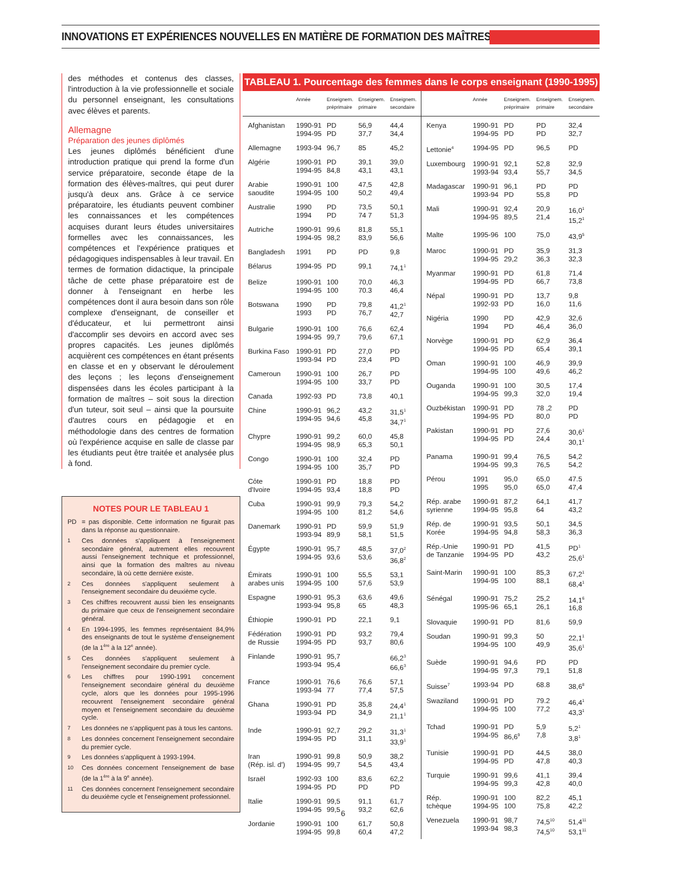INNOVATIONS ET EXPÉRIENCES NOUVELLES EN MATIÈRE DE FORMATION DES MAÎTRES
des méthodes et contenus des classes, l'introduction à la vie professionnelle et sociale du personnel enseignant, les consultations avec élèves et parents.
Allemagne
Préparation des jeunes diplômés
Les jeunes diplômés bénéficient d'une introduction pratique qui prend la forme d'un service préparatoire, seconde étape de la formation des élèves-maîtres, qui peut durer jusqu'à deux ans. Grâce à ce service préparatoire, les étudiants peuvent combiner les connaissances et les compétences acquises durant leurs études universitaires formelles avec les connaissances, les compétences et l'expérience pratiques et pédagogiques indispensables à leur travail. En termes de formation didactique, la principale tâche de cette phase préparatoire est de donner à l'enseignant en herbe les compétences dont il aura besoin dans son rôle complexe d'enseignant, de conseiller et d'éducateur, et lui permettront ainsi d'accomplir ses devoirs en accord avec ses propres capacités. Les jeunes diplômés acquièrent ces compétences en étant présents en classe et en y observant le déroulement des leçons ; les leçons d'enseignement dispensées dans les écoles participant à la formation de maîtres – soit sous la direction d'un tuteur, soit seul – ainsi que la poursuite d'autres cours en pédagogie et en méthodologie dans des centres de formation où l'expérience acquise en salle de classe par les étudiants peut être traitée et analysée plus à fond.
NOTES POUR LE TABLEAU 1
PD = pas disponible. Cette information ne figurait pas dans la réponse au questionnaire.
1 Ces données s'appliquent à l'enseignement secondaire général, autrement elles recouvrent aussi l'enseignement technique et professionnel, ainsi que la formation des maîtres au niveau secondaire, là où cette dernière existe.
2 Ces données s'appliquent seulement à l'enseignement secondaire du deuxième cycle.
3 Ces chiffres recouvrent aussi bien les enseignants du primaire que ceux de l'enseignement secondaire général.
4 En 1994-1995, les femmes représentaient 84,9% des enseignants de tout le système d'enseignement (de la 1<sup>ère</sup> à la 12<sup>e</sup> année).
5 Ces données s'appliquent seulement à l'enseignement secondaire du premier cycle.
6 Les chiffres pour 1990-1991 concernent l'enseignement secondaire général du deuxième cycle, alors que les données pour 1995-1996 recouvrent l'enseignement secondaire général moyen et l'enseignement secondaire du deuxième cycle.
7 Les données ne s'appliquent pas à tous les cantons.
8 Les données concernent l'enseignement secondaire du premier cycle.
9 Les données s'appliquent à 1993-1994.
10 Ces données concernent l'enseignement de base (de la 1<sup>ère</sup> à la 9<sup>e</sup> année).
11 Ces données concernent l'enseignement secondaire du deuxième cycle et l'enseignement professionnel.
TABLEAU 1. Pourcentage des femmes dans le corps enseignant (1990-1995)
| | Année | Enseignem. préprimaire | Enseignem. primaire | Enseignem. secondaire |
| --- | --- | --- | --- | --- |
| Afghanistan | 1990-91 1994-95 | PD PD | 56,9 37,7 | 44,4 34,4 |
| Allemagne | 1993-94 | 96,7 | 85 | 45,2 |
| Algérie | 1990-91 1994-95 | PD 84,8 | 39,1 43,1 | 39,0 43,1 |
| Arabie saoudite | 1990-91 1994-95 | 100 100 | 47,5 50,2 | 42,8 49,4 |
| Australie | 1990 1994 | PD PD | 73,5 74 7 | 50,1 51,3 |
| Autriche | 1990-91 1994-95 | 99,6 98,2 | 81,8 83,9 | 55,1 56,6 |
| Bangladesh | 1991 | PD | PD | 9,8 |
| Bélarus | 1994-95 | PD | 99,1 | 74,1<sup>1</sup> |
| Belize | 1990-91 1994-95 | 100 100 | 70,0 70.3 | 46,3 46,4 |
| Botswana | 1990 1993 | PD PD | 79,8 76,7 | 41,2<sup>1</sup> 42,7 |
| Bulgarie | 1990-91 1994-95 | 100 99,7 | 76,6 79,6 | 62,4 67,1 |
| Burkina Faso | 1990-91 1993-94 | PD PD | 27,0 23,4 | PD PD |
| Cameroun | 1990-91 1994-95 | 100 100 | 26,7 33,7 | PD PD |
| Canada | 1992-93 | PD | 73,8 | 40,1 |
| Chine | 1990-91 1994-95 | 96,2 94,6 | 43,2 45,8 | 31,5<sup>1</sup> 34,7<sup>1</sup> |
| Chypre | 1990-91 1994-95 | 99,2 98,9 | 60,0 65,3 | 45,8 50,1 |
| Congo | 1990-91 1994-95 | 100 100 | 32,4 35,7 | PD PD |
| Côte d'Ivoire | 1990-91 1994-95 | PD 93,4 | 18,8 18,8 | PD PD |
| Cuba | 1990-91 1994-95 | 99,9 100 | 79,3 81,2 | 54,2 54,6 |
| Danemark | 1990-91 1993-94 | PD 89,9 | 59,9 58,1 | 51,9 51,5 |
| Égypte | 1990-91 1994-95 | 95,7 93,6 | 48,5 53,6 | 37,0<sup>2</sup> 36,8<sup>2</sup> |
| Émirats arabes unis | 1990-91 1994-95 | 100 100 | 55,5 57,6 | 53,1 53,9 |
| Espagne | 1990-91 1993-94 | 95,3 95,8 | 63,6 65 | 49,6 48,3 |
| Éthiopie | 1990-91 | PD | 22,1 | 9,1 |
| Fédération de Russie | 1990-91 1994-95 | PD PD | 93,2 93,7 | 79,4 80,6 |
| Finlande | 1990-91 1993-94 | 95,7 95,4 | | 66,2<sup>3</sup> 66,6<sup>3</sup> |
| France | 1990-91 1993-94 | 76,6 77 | 76,6 77,4 | 57,1 57,5 |
| Ghana | 1990-91 1993-94 | PD PD | 35,8 34,9 | 24,4<sup>1</sup> 21,1<sup>1</sup> |
| Inde | 1990-91 1994-95 | 92,7 PD | 29,2 31,1 | 31,3<sup>1</sup> 33,9<sup>1</sup> |
| Iran (Rép. isl. d') | 1990-91 1994-95 | 99,8 99,7 | 50,9 54,5 | 38,2 43,4 |
| Israël | 1992-93 1994-95 | 100 PD | 83,6 PD | 62,2 PD |
| Italie | 1990-91 1994-95 | 99,5 99,5 | 91,1 93,2 | 61,7 62,6 |
| Jordanie | 1990-91 1994-95 | 100 99,8 | 61,7 60,4 | 50,8 47,2 |
| | Année | Enseignem. préprimaire | Enseignem. primaire | Enseignem. secondaire |
| --- | --- | --- | --- | --- |
| Kenya | 1990-91 1994-95 | PD PD | PD PD | 32,4 32,7 |
| Lettonie<sup>4</sup> | 1994-95 | PD | 96,5 | PD |
| Luxembourg | 1990-91 1993-94 | 92,1 93,4 | 52,8 55,7 | 32,9 34,5 |
| Madagascar | 1990-91 1993-94 | 96,1 PD | PD 55,8 | PD PD |
| Mali | 1990-91 1994-95 | 92,4 89,5 | 20,9 21,4 | 16,0<sup>1</sup> 15,2<sup>1</sup> |
| Malte | 1995-96 | 100 | 75,0 | 43,9<sup>5</sup> |
| Maroc | 1990-91 1994-95 | PD 29,2 | 35,9 36,3 | 31,3 32,3 |
| Myanmar | 1990-91 1994-95 | PD PD | 61,8 66,7 | 71,4 73,8 |
| Népal | 1990-91 1992-93 | PD PD | 13,7 16,0 | 9,8 11,6 |
| Nigéria | 1990 1994 | PD PD | 42,9 46,4 | 32,6 36,0 |
| Norvège | 1990-91 1994-95 | PD PD | 62,9 65,4 | 36,4 39,1 |
| Oman | 1990-91 1994-95 | 100 100 | 46,9 49,6 | 39,9 46,2 |
| Ouganda | 1990-91 1994-95 | 100 99,3 | 30,5 32,0 | 17,4 19,4 |
| Ouzbékistan | 1990-91 1994-95 | PD PD | 78 ,2 80,0 | PD PD |
| Pakistan | 1990-91 1994-95 | PD PD | 27,6 24,4 | 30,6<sup>1</sup> 30,1<sup>1</sup> |
| Panama | 1990-91 1994-95 | 99,4 99,3 | 76,5 76,5 | 54,2 54,2 |
| Pérou | 1991 1995 | 95,0 95,0 | 65,0 65,0 | 47.5 47,4 |
| Rép. arabe syrienne | 1990-91 1994-95 | 87,2 95,8 | 64,1 64 | 41,7 43,2 |
| Rép. de Korée | 1990-91 1994-95 | 93,5 94,8 | 50,1 58,3 | 34,5 36,3 |
| Rép.-Unie de Tanzanie | 1990-91 1994-95 | PD PD | 41,5 43,2 | PD<sup>1</sup> 25,6<sup>1</sup> |
| Saint-Marin | 1990-91 1994-95 | 100 100 | 85,3 88,1 | 67,2<sup>1</sup> 68,4<sup>1</sup> |
| Sénégal | 1990-91 1995-96 | 75,2 65,1 | 25,2 26,1 | 14,1<sup>6</sup> 16,8 |
| Slovaquie | 1990-91 | PD | 81,6 | 59,9 |
| Soudan | 1990-91 1994-95 | 99,3 100 | 50 49,9 | 22,1<sup>1</sup> 35,6<sup>1</sup> |
| Suède | 1990-91 1994-95 | 94,6 97,3 | PD 79,1 | PD 51,8 |
| Suisse<sup>7</sup> | 1993-94 | PD | 68.8 | 38,6<sup>8</sup> |
| Swaziland | 1990-91 1994-95 | PD 100 | 79.2 77,2 | 46,4<sup>1</sup> 43,3<sup>1</sup> |
| Tchad | 1990-91 1994-95 | PD 86,6<sup>9</sup> | 5,9 7,8 | 5,2<sup>1</sup> 3,8<sup>1</sup> |
| Tunisie | 1990-91 1994-95 | PD PD | 44,5 47,8 | 38,0 40,3 |
| Turquie | 1990-91 1994-95 | 99,6 99,3 | 41,1 42,8 | 39,4 40,0 |
| Rép. tchèque | 1990-91 1994-95 | 100 100 | 82,2 75,8 | 45,1 42,2 |
| Venezuela | 1990-91 1993-94 | 98,7 98,3 | 74,5<sup>10</sup> 74,5<sup>10</sup> | 51,4<sup>11</sup> 53,1<sup>11</sup> |
6